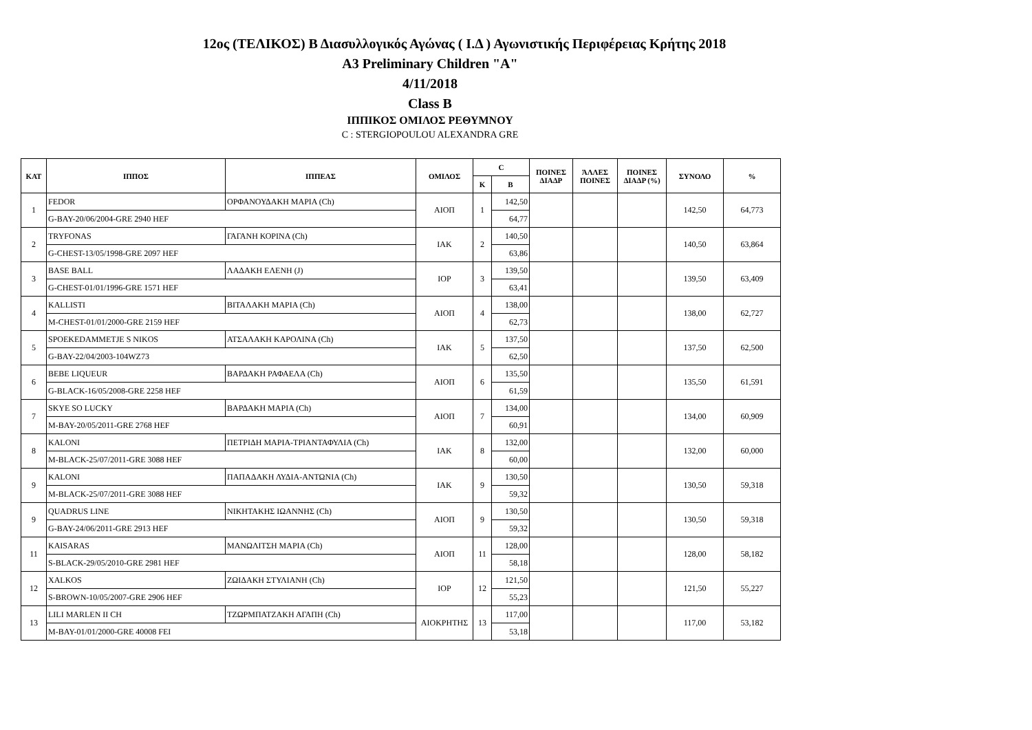12ος (ΤΕΛΙΚΟΣ) Β Διασυλλογικός Αγώνας ( Ι.Δ ) Αγωνιστικής Περιφέρειας Κρήτης 2018
A3 Preliminary Children "A"
4/11/2018
Class B
ΙΠΠΙΚΟΣ ΟΜΙΛΟΣ ΡΕΘΥΜΝΟΥ
C : STERGIOPOULOU ALEXANDRA GRE
| ΚΑΤ | ΙΠΠΟΣ | ΙΠΠΕΑΣ | ΟΜΙΛΟΣ | C | | ΠΟΙΝΕΣ ΔΙΑΔΡ | ΆΛΛΕΣ ΠΟΙΝΕΣ | ΠΟΙΝΕΣ ΔΙΑΔΡ (%) | ΣΥΝΟΛΟ | % |
| --- | --- | --- | --- | --- | --- | --- | --- | --- | --- | --- |
| | | | | Κ | Β | | | | | |
| 1 | FEDOR | ΟΡΦΑΝΟΥΔΑΚΗ ΜΑΡΙΑ (Ch) | ΑΙΟΠ | 1 | 142,50 | | | | 142,50 | 64,773 |
| | G-BAY-20/06/2004-GRE 2940 HEF | | | | 64,77 | | | | | |
| 2 | TRYFONAS | ΓΑΓΑΝΗ ΚΟΡΙΝΑ (Ch) | ΙΑΚ | 2 | 140,50 | | | | 140,50 | 63,864 |
| | G-CHEST-13/05/1998-GRE 2097 HEF | | | | 63,86 | | | | | |
| 3 | BASE BALL | ΛΑΔΑΚΗ ΕΛΕΝΗ (J) | ΙΟΡ | 3 | 139,50 | | | | 139,50 | 63,409 |
| | G-CHEST-01/01/1996-GRE 1571 HEF | | | | 63,41 | | | | | |
| 4 | KALLISTI | ΒΙΤΑΛΑΚΗ ΜΑΡΙΑ (Ch) | ΑΙΟΠ | 4 | 138,00 | | | | 138,00 | 62,727 |
| | M-CHEST-01/01/2000-GRE 2159 HEF | | | | 62,73 | | | | | |
| 5 | SPOEKEDAMMETJE S NIKOS | ΑΤΣΑΛΑΚΗ ΚΑΡΟΛΙΝΑ (Ch) | ΙΑΚ | 5 | 137,50 | | | | 137,50 | 62,500 |
| | G-BAY-22/04/2003-104WZ73 | | | | 62,50 | | | | | |
| 6 | BEBE LIQUEUR | ΒΑΡΔΑΚΗ ΡΑΦΑΕΛΑ (Ch) | ΑΙΟΠ | 6 | 135,50 | | | | 135,50 | 61,591 |
| | G-BLACK-16/05/2008-GRE 2258 HEF | | | | 61,59 | | | | | |
| 7 | SKYE SO LUCKY | ΒΑΡΔΑΚΗ ΜΑΡΙΑ (Ch) | ΑΙΟΠ | 7 | 134,00 | | | | 134,00 | 60,909 |
| | M-BAY-20/05/2011-GRE 2768 HEF | | | | 60,91 | | | | | |
| 8 | KALONI | ΠΕΤΡΙΔΗ ΜΑΡΙΑ-ΤΡΙΑΝΤΑΦΥΛΙΑ (Ch) | ΙΑΚ | 8 | 132,00 | | | | 132,00 | 60,000 |
| | M-BLACK-25/07/2011-GRE 3088 HEF | | | | 60,00 | | | | | |
| 9 | KALONI | ΠΑΠΑΔΑΚΗ ΛΥΔΙΑ-ΑΝΤΩΝΙΑ (Ch) | ΙΑΚ | 9 | 130,50 | | | | 130,50 | 59,318 |
| | M-BLACK-25/07/2011-GRE 3088 HEF | | | | 59,32 | | | | | |
| 9 | QUADRUS LINE | ΝΙΚΗΤΑΚΗΣ ΙΩΑΝΝΗΣ (Ch) | ΑΙΟΠ | 9 | 130,50 | | | | 130,50 | 59,318 |
| | G-BAY-24/06/2011-GRE 2913 HEF | | | | 59,32 | | | | | |
| 11 | KAISARAS | ΜΑΝΩΛΙΤΣΗ ΜΑΡΙΑ (Ch) | ΑΙΟΠ | 11 | 128,00 | | | | 128,00 | 58,182 |
| | S-BLACK-29/05/2010-GRE 2981 HEF | | | | 58,18 | | | | | |
| 12 | XALKOS | ΖΩΙΔΑΚΗ ΣΤΥΛΙΑΝΗ (Ch) | ΙΟΡ | 12 | 121,50 | | | | 121,50 | 55,227 |
| | S-BROWN-10/05/2007-GRE 2906 HEF | | | | 55,23 | | | | | |
| 13 | LILI MARLEN II CH | ΤΖΩΡΜΠΑΤΖΑΚΗ ΑΓΑΠΗ (Ch) | ΑΙΟΚΡΗΤΗΣ | 13 | 117,00 | | | | 117,00 | 53,182 |
| | M-BAY-01/01/2000-GRE 40008 FEI | | | | 53,18 | | | | | |